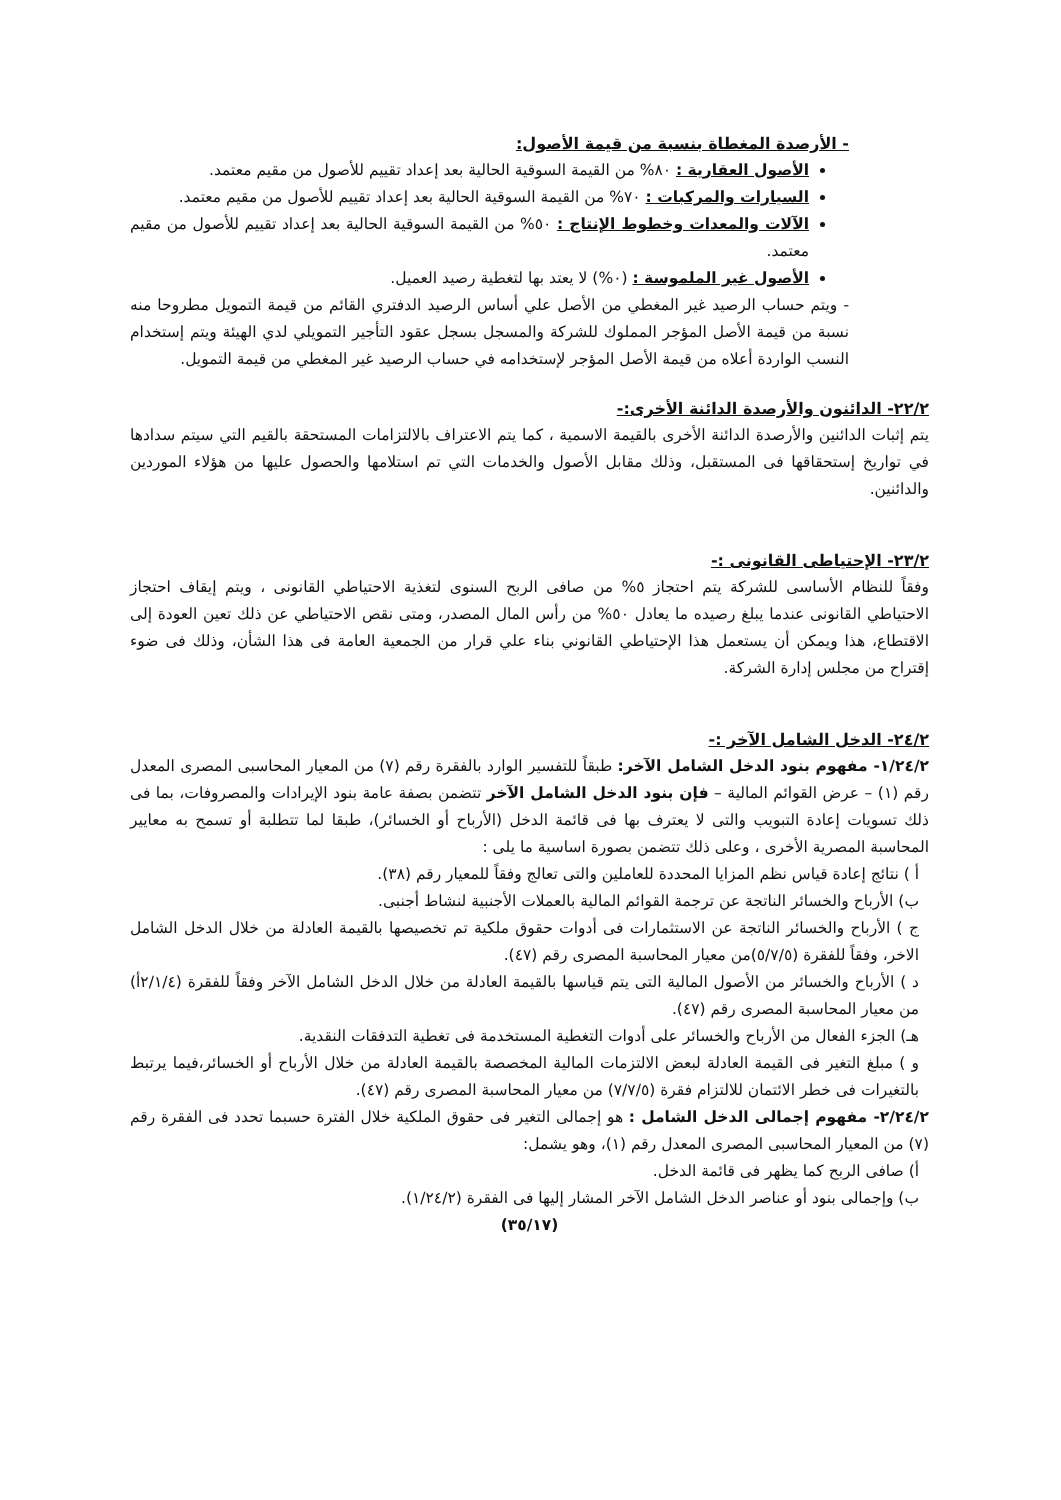- الأرصدة المغطاة بنسبة من قيمة الأصول:
الأصول العقارية : ٨٠% من القيمة السوقية الحالية بعد إعداد تقييم للأصول من مقيم معتمد.
السيارات والمركبات : ٧٠% من القيمة السوقية الحالية بعد إعداد تقييم للأصول من مقيم معتمد.
الآلات والمعدات وخطوط الإنتاج : ٥٠% من القيمة السوقية الحالية بعد إعداد تقييم للأصول من مقيم معتمد.
الأصول غير الملموسة : (٠%) لا يعتد بها لتغطية رصيد العميل.
- ويتم حساب الرصيد غير المغطي من الأصل علي أساس الرصيد الدفتري القائم من قيمة التمويل مطروحا منه نسبة من قيمة الأصل المؤجر المملوك للشركة والمسجل بسجل عقود التأجير التمويلي لدي الهيئة ويتم إستخدام النسب الواردة أعلاه من قيمة الأصل المؤجر لإستخدامه في حساب الرصيد غير المغطي من قيمة التمويل.
٢٢/٢- الدائنون والأرصدة الدائنة الأخرى:-
يتم إثبات الدائنين والأرصدة الدائنة الأخرى بالقيمة الاسمية ، كما يتم الاعتراف بالالتزامات المستحقة بالقيم التي سيتم سدادها في تواريخ إستحقاقها فى المستقبل، وذلك مقابل الأصول والخدمات التي تم استلامها والحصول عليها من هؤلاء الموردين والدائنين.
٢٣/٢- الإحتياطى القانونى :-
وفقاً للنظام الأساسى للشركة يتم احتجاز ٥% من صافى الربح السنوى لتغذية الاحتياطي القانونى ، ويتم إيقاف احتجاز الاحتياطي القانونى عندما يبلغ رصيده ما يعادل ٥٠% من رأس المال المصدر، ومتى نقص الاحتياطي عن ذلك تعين العودة إلى الاقتطاع، هذا ويمكن أن يستعمل هذا الإحتياطي القانوني بناء علي قرار من الجمعية العامة فى هذا الشأن، وذلك فى ضوء إقتراح من مجلس إدارة الشركة.
٢٤/٢- الدخل الشامل الآخر :-
١/٢٤/٢- مفهوم بنود الدخل الشامل الآخر: طبقاً للتفسير الوارد بالفقرة رقم (٧) من المعيار المحاسبى المصرى المعدل رقم (١) – عرض القوائم المالية – فإن بنود الدخل الشامل الآخر تتضمن بصفة عامة بنود الإيرادات والمصروفات، بما فى ذلك تسويات إعادة التبويب والتى لا يعترف بها فى قائمة الدخل (الأرباح أو الخسائر)، طبقا لما تتطلبة أو تسمح به معايير المحاسبة المصرية الأخرى ، وعلى ذلك تتضمن بصورة اساسية ما يلى :
أ ) نتائج إعادة قياس نظم المزايا المحددة للعاملين والتى تعالج وفقاً للمعيار رقم (٣٨).
ب) الأرباح والخسائر الناتجة عن ترجمة القوائم المالية بالعملات الأجنبية لنشاط أجنبى.
ج ) الأرباح والخسائر الناتجة عن الاستثمارات فى أدوات حقوق ملكية تم تخصيصها بالقيمة العادلة من خلال الدخل الشامل الاخر، وفقاً للفقرة (٥/٧/٥)من معيار المحاسبة المصرى رقم (٤٧).
د ) الأرباح والخسائر من الأصول المالية التى يتم قياسها بالقيمة العادلة من خلال الدخل الشامل الآخر وفقاً للفقرة (٢/١/٤أ) من معيار المحاسبة المصرى رقم (٤٧).
هـ) الجزء الفعال من الأرباح والخسائر على أدوات التغطية المستخدمة فى تغطية التدفقات النقدية.
و ) مبلغ التغير فى القيمة العادلة لبعض الالتزمات المالية المخصصة بالقيمة العادلة من خلال الأرباح أو الخسائر،فيما يرتبط بالتغيرات فى خطر الائتمان للالتزام فقرة (٧/٧/٥) من معيار المحاسبة المصرى رقم (٤٧).
٢/٢٤/٢- مفهوم إجمالى الدخل الشامل : هو إجمالى التغير فى حقوق الملكية خلال الفترة حسبما تحدد فى الفقرة رقم (٧) من المعيار المحاسبى المصرى المعدل رقم (١)، وهو يشمل:
أ) صافى الربح كما يظهر فى قائمة الدخل.
ب) وإجمالى بنود أو عناصر الدخل الشامل الآخر المشار إليها فى الفقرة (١/٢٤/٢).
(٣٥/١٧)